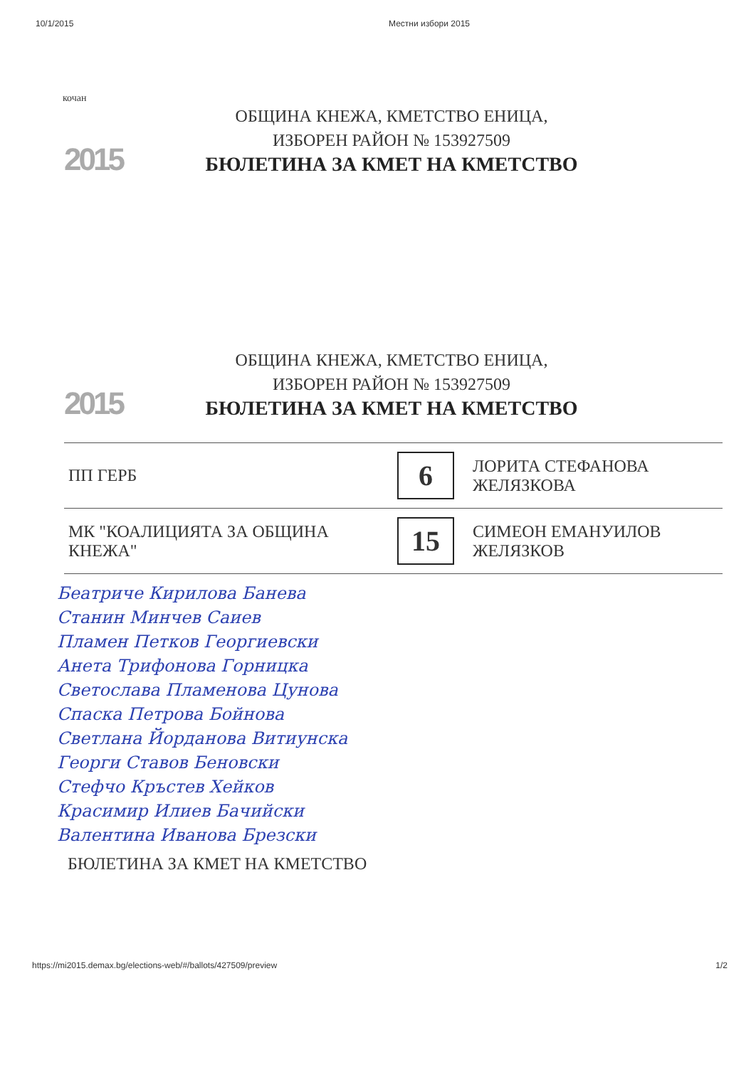10/1/2015 Местни избори 2015
кочан
2015
ОБЩИНА КНЕЖА, КМЕТСТВО ЕНИЦА,
ИЗБОРЕН РАЙОН № 153927509
БЮЛЕТИНА ЗА КМЕТ НА КМЕТСТВО
2015
ОБЩИНА КНЕЖА, КМЕТСТВО ЕНИЦА,
ИЗБОРЕН РАЙОН № 153927509
БЮЛЕТИНА ЗА КМЕТ НА КМЕТСТВО
| ПП ГЕРБ | 6 | ЛОРИТА СТЕФАНОВА ЖЕЛЯЗКОВА |
| МК "КОАЛИЦИЯТА ЗА ОБЩИНА КНЕЖА" | 15 | СИМЕОН ЕМАНУИЛОВ ЖЕЛЯЗКОВ |
Беатриче Кирилова Банева
Станин Минчев Саиев
Пламен Петков Георгиевски
Анета Трифонова Горницка
Светослава Пламенова Цунова
Спаска Петрова Бойнова
Светлана Йорданова Витиунска
Георги Ставов Беновски
Стефчо Кръстев Хейков
Красимир Илиев Бачийски
Валентина Иванова Брезски
БЮЛЕТИНА ЗА КМЕТ НА КМЕТСТВО
https://mi2015.demax.bg/elections-web/#/ballots/427509/preview 1/2